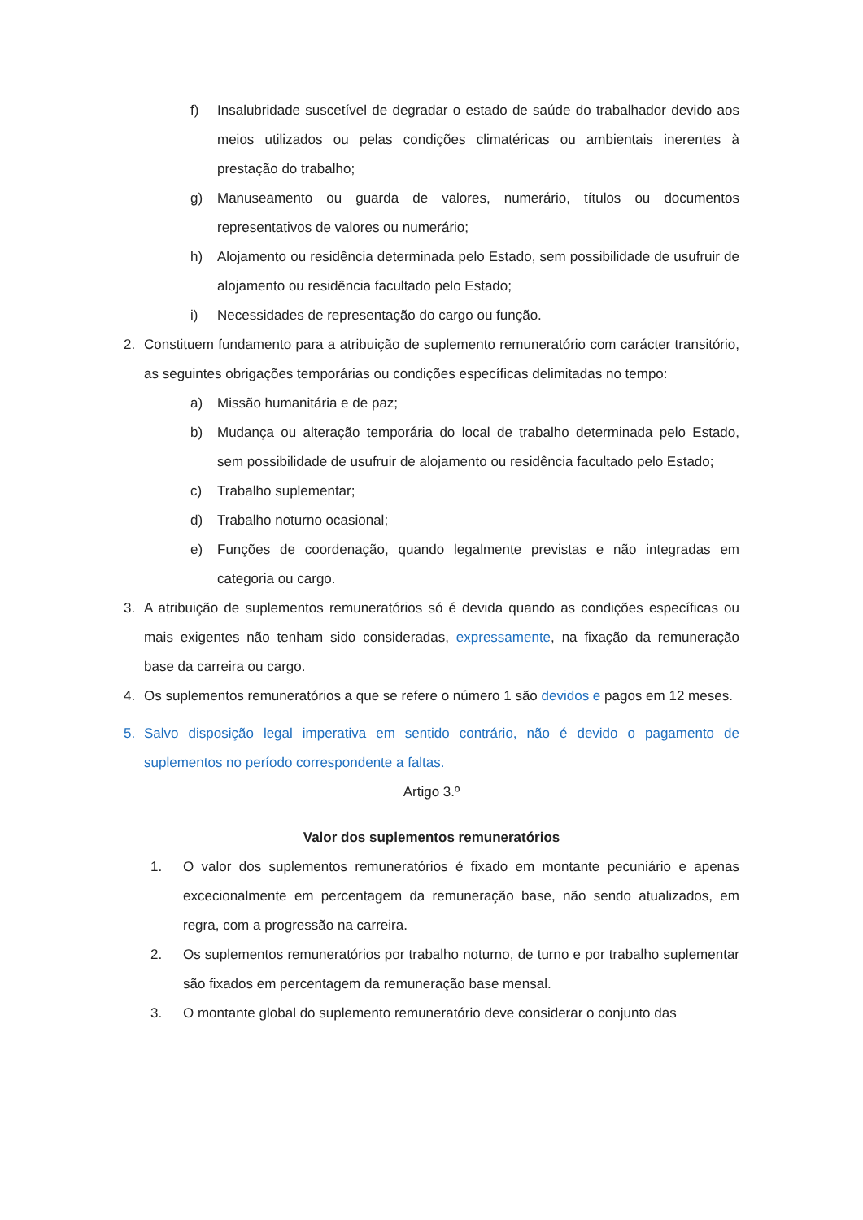f) Insalubridade suscetível de degradar o estado de saúde do trabalhador devido aos meios utilizados ou pelas condições climatéricas ou ambientais inerentes à prestação do trabalho;
g) Manuseamento ou guarda de valores, numerário, títulos ou documentos representativos de valores ou numerário;
h) Alojamento ou residência determinada pelo Estado, sem possibilidade de usufruir de alojamento ou residência facultado pelo Estado;
i) Necessidades de representação do cargo ou função.
2. Constituem fundamento para a atribuição de suplemento remuneratório com carácter transitório, as seguintes obrigações temporárias ou condições específicas delimitadas no tempo:
a) Missão humanitária e de paz;
b) Mudança ou alteração temporária do local de trabalho determinada pelo Estado, sem possibilidade de usufruir de alojamento ou residência facultado pelo Estado;
c) Trabalho suplementar;
d) Trabalho noturno ocasional;
e) Funções de coordenação, quando legalmente previstas e não integradas em categoria ou cargo.
3. A atribuição de suplementos remuneratórios só é devida quando as condições específicas ou mais exigentes não tenham sido consideradas, expressamente, na fixação da remuneração base da carreira ou cargo.
4. Os suplementos remuneratórios a que se refere o número 1 são devidos e pagos em 12 meses.
5. Salvo disposição legal imperativa em sentido contrário, não é devido o pagamento de suplementos no período correspondente a faltas.
Artigo 3.º
Valor dos suplementos remuneratórios
1. O valor dos suplementos remuneratórios é fixado em montante pecuniário e apenas excecionalmente em percentagem da remuneração base, não sendo atualizados, em regra, com a progressão na carreira.
2. Os suplementos remuneratórios por trabalho noturno, de turno e por trabalho suplementar são fixados em percentagem da remuneração base mensal.
3. O montante global do suplemento remuneratório deve considerar o conjunto das